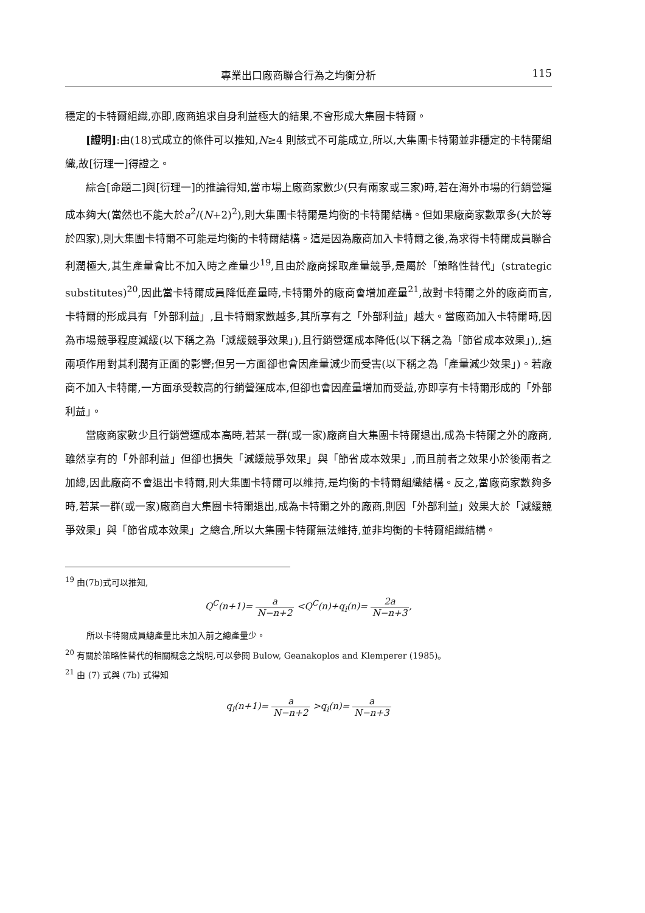專業出口廠商聯合行為之均衡分析 115
穩定的卡特爾組織,亦即,廠商追求自身利益極大的結果,不會形成大集團卡特爾。
[證明]:由(18)式成立的條件可以推知,N≥4 則該式不可能成立,所以,大集團卡特爾並非穩定的卡特爾組織,故[衍理一]得證之。
綜合[命題二]與[衍理一]的推論得知,當市場上廠商家數少(只有兩家或三家)時,若在海外市場的行銷營運成本夠大(當然也不能大於a<sup>2</sup>/(N+2)<sup>2</sup>),則大集團卡特爾是均衡的卡特爾結構。但如果廠商家數眾多(大於等於四家),則大集團卡特爾不可能是均衡的卡特爾結構。這是因為廠商加入卡特爾之後,為求得卡特爾成員聯合利潤極大,其生產量會比不加入時之產量少<sup>19</sup>,且由於廠商採取產量競爭,是屬於「策略性替代」(strategic substitutes)<sup>20</sup>,因此當卡特爾成員降低產量時,卡特爾外的廠商會增加產量<sup>21</sup>,故對卡特爾之外的廠商而言,卡特爾的形成具有「外部利益」,且卡特爾家數越多,其所享有之「外部利益」越大。當廠商加入卡特爾時,因為市場競爭程度減緩(以下稱之為「減緩競爭效果」),且行銷營運成本降低(以下稱之為「節省成本效果」),,這兩項作用對其利潤有正面的影響;但另一方面卻也會因產量減少而受害(以下稱之為「產量減少效果」)。若廠商不加入卡特爾,一方面承受較高的行銷營運成本,但卻也會因產量增加而受益,亦即享有卡特爾形成的「外部利益」。
當廠商家數少且行銷營運成本高時,若某一群(或一家)廠商自大集團卡特爾退出,成為卡特爾之外的廠商,雖然享有的「外部利益」但卻也損失「減緩競爭效果」與「節省成本效果」,而且前者之效果小於後兩者之加總,因此廠商不會退出卡特爾,則大集團卡特爾可以維持,是均衡的卡特爾組織結構。反之,當廠商家數夠多時,若某一群(或一家)廠商自大集團卡特爾退出,成為卡特爾之外的廠商,則因「外部利益」效果大於「減緩競爭效果」與「節省成本效果」之總合,所以大集團卡特爾無法維持,並非均衡的卡特爾組織結構。
<sup>19</sup> 由(7b)式可以推知,
Q<sup>C</sup>(n+1)= a N−n+2 <Q<sup>C</sup>(n)+q<sub>i</sub>(n)= 2a N−n+3,
所以卡特爾成員總產量比未加入前之總產量少。
<sup>20</sup> 有關於策略性替代的相關概念之說明,可以參閱 Bulow, Geanakoplos and Klemperer (1985)。
<sup>21</sup> 由 (7) 式與 (7b) 式得知
q<sub>i</sub>(n+1)= a N−n+2 >q<sub>i</sub>(n)= a N−n+3